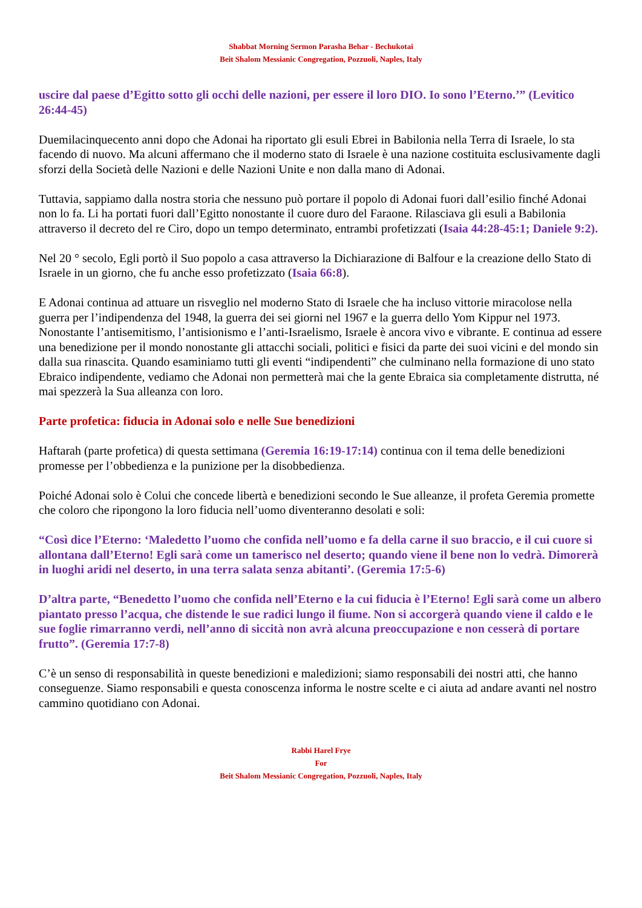Shabbat Morning Sermon Parasha Behar - Bechukotai
Beit Shalom Messianic Congregation, Pozzuoli, Naples, Italy
uscire dal paese d’Egitto sotto gli occhi delle nazioni, per essere il loro DIO. Io sono l’Eterno.’” (Levitico 26:44-45)
Duemilacinquecento anni dopo che Adonai ha riportato gli esuli Ebrei in Babilonia nella Terra di Israele, lo sta facendo di nuovo. Ma alcuni affermano che il moderno stato di Israele è una nazione costituita esclusivamente dagli sforzi della Società delle Nazioni e delle Nazioni Unite e non dalla mano di Adonai.
Tuttavia, sappiamo dalla nostra storia che nessuno può portare il popolo di Adonai fuori dall’esilio finché Adonai non lo fa. Li ha portati fuori dall’Egitto nonostante il cuore duro del Faraone. Rilasciava gli esuli a Babilonia attraverso il decreto del re Ciro, dopo un tempo determinato, entrambi profetizzati (Isaia 44:28-45:1; Daniele 9:2).
Nel 20 ° secolo, Egli portò il Suo popolo a casa attraverso la Dichiarazione di Balfour e la creazione dello Stato di Israele in un giorno, che fu anche esso profetizzato (Isaia 66:8).
E Adonai continua ad attuare un risveglio nel moderno Stato di Israele che ha incluso vittorie miracolose nella guerra per l’indipendenza del 1948, la guerra dei sei giorni nel 1967 e la guerra dello Yom Kippur nel 1973. Nonostante l’antisemitismo, l’antisionismo e l’anti-Israelismo, Israele è ancora vivo e vibrante. E continua ad essere una benedizione per il mondo nonostante gli attacchi sociali, politici e fisici da parte dei suoi vicini e del mondo sin dalla sua rinascita. Quando esaminiamo tutti gli eventi “indipendenti” che culminano nella formazione di uno stato Ebraico indipendente, vediamo che Adonai non permetterà mai che la gente Ebraica sia completamente distrutta, né mai spezzerà la Sua alleanza con loro.
Parte profetica: fiducia in Adonai solo e nelle Sue benedizioni
Haftarah (parte profetica) di questa settimana (Geremia 16:19-17:14) continua con il tema delle benedizioni promesse per l’obbedienza e la punizione per la disobbedienza.
Poiché Adonai solo è Colui che concede libertà e benedizioni secondo le Sue alleanze, il profeta Geremia promette che coloro che ripongono la loro fiducia nell’uomo diventeranno desolati e soli:
“Così dice l’Eterno: ‘Maledetto l’uomo che confida nell’uomo e fa della carne il suo braccio, e il cui cuore si allontana dall’Eterno! Egli sarà come un tamerisco nel deserto; quando viene il bene non lo vedrà. Dimorerà in luoghi aridi nel deserto, in una terra salata senza abitanti’. (Geremia 17:5-6)
D’altra parte, “Benedetto l’uomo che confida nell’Eterno e la cui fiducia è l’Eterno! Egli sarà come un albero piantato presso l’acqua, che distende le sue radici lungo il fiume. Non si accorgerà quando viene il caldo e le sue foglie rimarranno verdi, nell’anno di siccità non avrà alcuna preoccupazione e non cesserà di portare frutto”. (Geremia 17:7-8)
C’è un senso di responsabilità in queste benedizioni e maledizioni; siamo responsabili dei nostri atti, che hanno conseguenze. Siamo responsabili e questa conoscenza informa le nostre scelte e ci aiuta ad andare avanti nel nostro cammino quotidiano con Adonai.
Rabbi Harel Frye
For
Beit Shalom Messianic Congregation, Pozzuoli, Naples, Italy